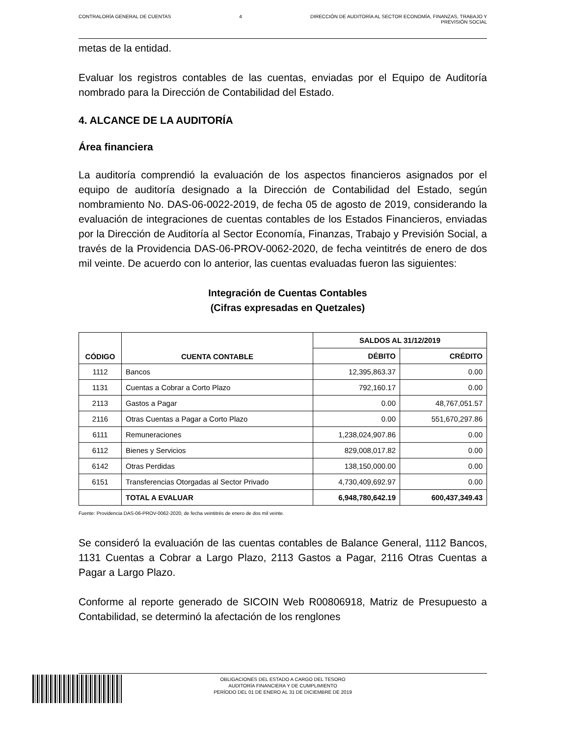CONTRALORÍA GENERAL DE CUENTAS 4 DIRECCIÓN DE AUDITORÍA AL SECTOR ECONOMÍA, FINANZAS, TRABAJO Y
PREVISIÓN SOCIAL
metas de la entidad.
Evaluar los registros contables de las cuentas, enviadas por el Equipo de Auditoría nombrado para la Dirección de Contabilidad del Estado.
4. ALCANCE DE LA AUDITORÍA
Área financiera
La auditoría comprendió la evaluación de los aspectos financieros asignados por el equipo de auditoría designado a la Dirección de Contabilidad del Estado, según nombramiento No. DAS-06-0022-2019, de fecha 05 de agosto de 2019, considerando la evaluación de integraciones de cuentas contables de los Estados Financieros, enviadas por la Dirección de Auditoría al Sector Economía, Finanzas, Trabajo y Previsión Social, a través de la Providencia DAS-06-PROV-0062-2020, de fecha veintitrés de enero de dos mil veinte. De acuerdo con lo anterior, las cuentas evaluadas fueron las siguientes:
Integración de Cuentas Contables
(Cifras expresadas en Quetzales)
| CÓDIGO | CUENTA CONTABLE | SALDOS AL 31/12/2019 | |
| --- | --- | --- | --- |
| | | DÉBITO | CRÉDITO |
| 1112 | Bancos | 12,395,863.37 | 0.00 |
| 1131 | Cuentas a Cobrar a Corto Plazo | 792,160.17 | 0.00 |
| 2113 | Gastos a Pagar | 0.00 | 48,767,051.57 |
| 2116 | Otras Cuentas a Pagar a Corto Plazo | 0.00 | 551,670,297.86 |
| 6111 | Remuneraciones | 1,238,024,907.86 | 0.00 |
| 6112 | Bienes y Servicios | 829,008,017.82 | 0.00 |
| 6142 | Otras Perdidas | 138,150,000.00 | 0.00 |
| 6151 | Transferencias Otorgadas al Sector Privado | 4,730,409,692.97 | 0.00 |
| | TOTAL A EVALUAR | 6,948,780,642.19 | 600,437,349.43 |
Fuente: Providencia DAS-06-PROV-0062-2020, de fecha veintitrés de enero de dos mil veinte.
Se consideró la evaluación de las cuentas contables de Balance General, 1112 Bancos, 1131 Cuentas a Cobrar a Largo Plazo, 2113 Gastos a Pagar, 2116 Otras Cuentas a Pagar a Largo Plazo.
Conforme al reporte generado de SICOIN Web R00806918, Matriz de Presupuesto a Contabilidad, se determinó la afectación de los renglones
OBLIGACIONES DEL ESTADO A CARGO DEL TESORO
AUDITORÍA FINANCIERA Y DE CUMPLIMIENTO
PERÍODO DEL 01 DE ENERO AL 31 DE DICIEMBRE DE 2019